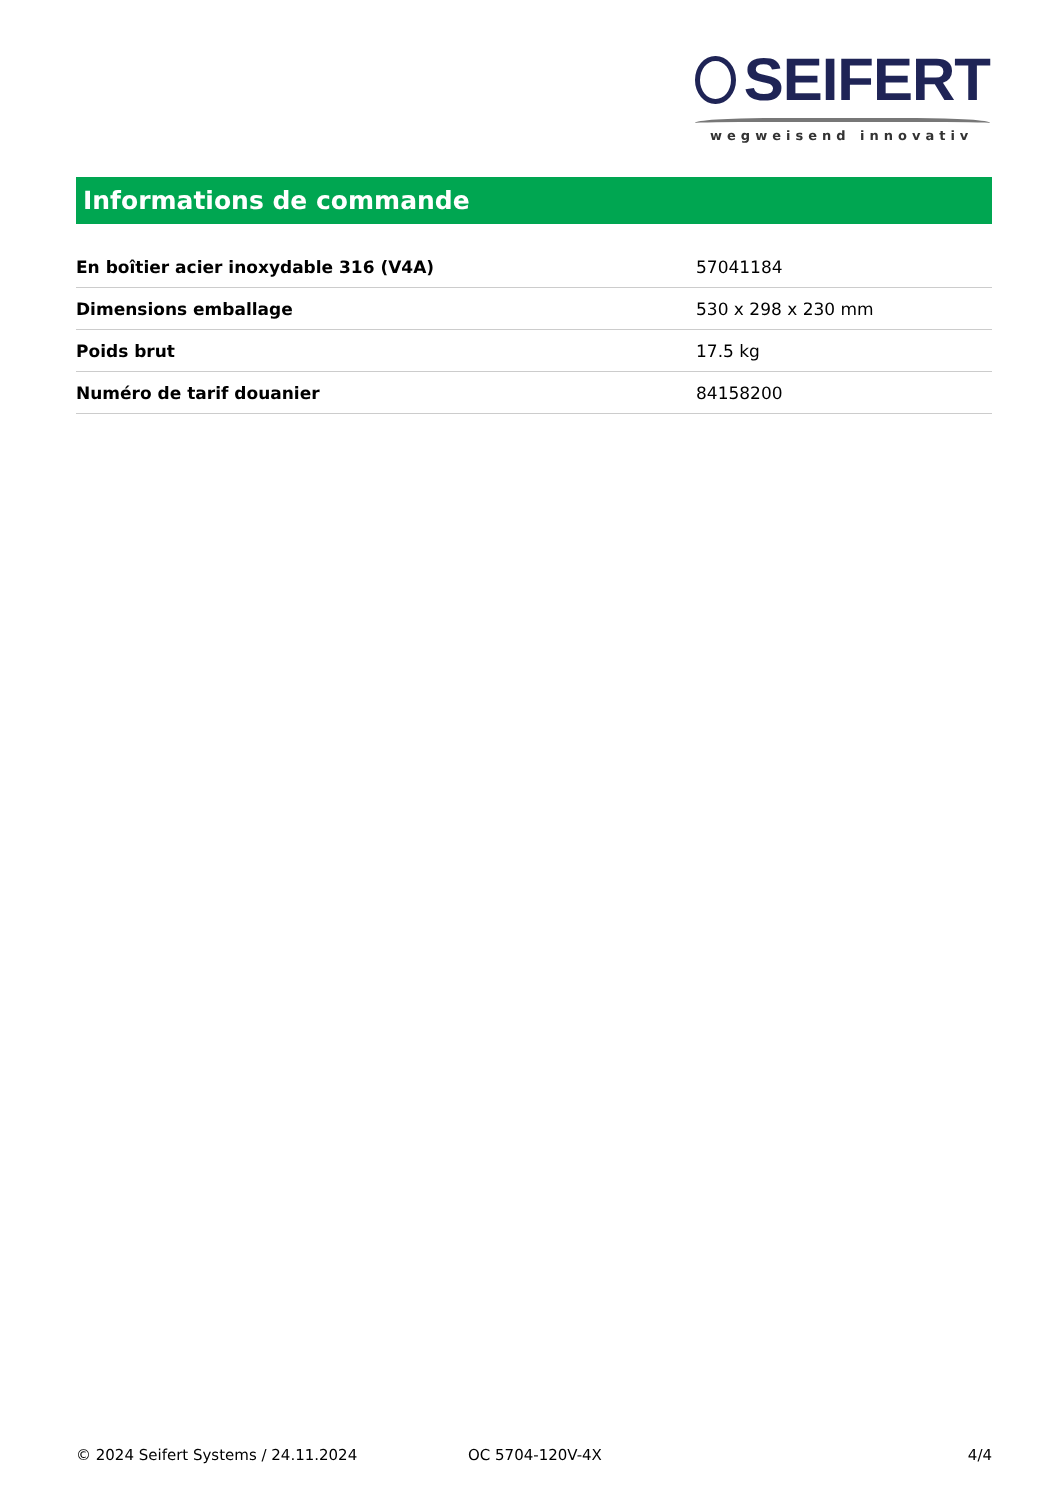SEIFERT
wegweisend innovativ
Informations de commande
| En boîtier acier inoxydable 316 (V4A) | 57041184 |
| Dimensions emballage | 530 x 298 x 230 mm |
| Poids brut | 17.5 kg |
| Numéro de tarif douanier | 84158200 |
© 2024 Seifert Systems / 24.11.2024 OC 5704-120V-4X 4/4